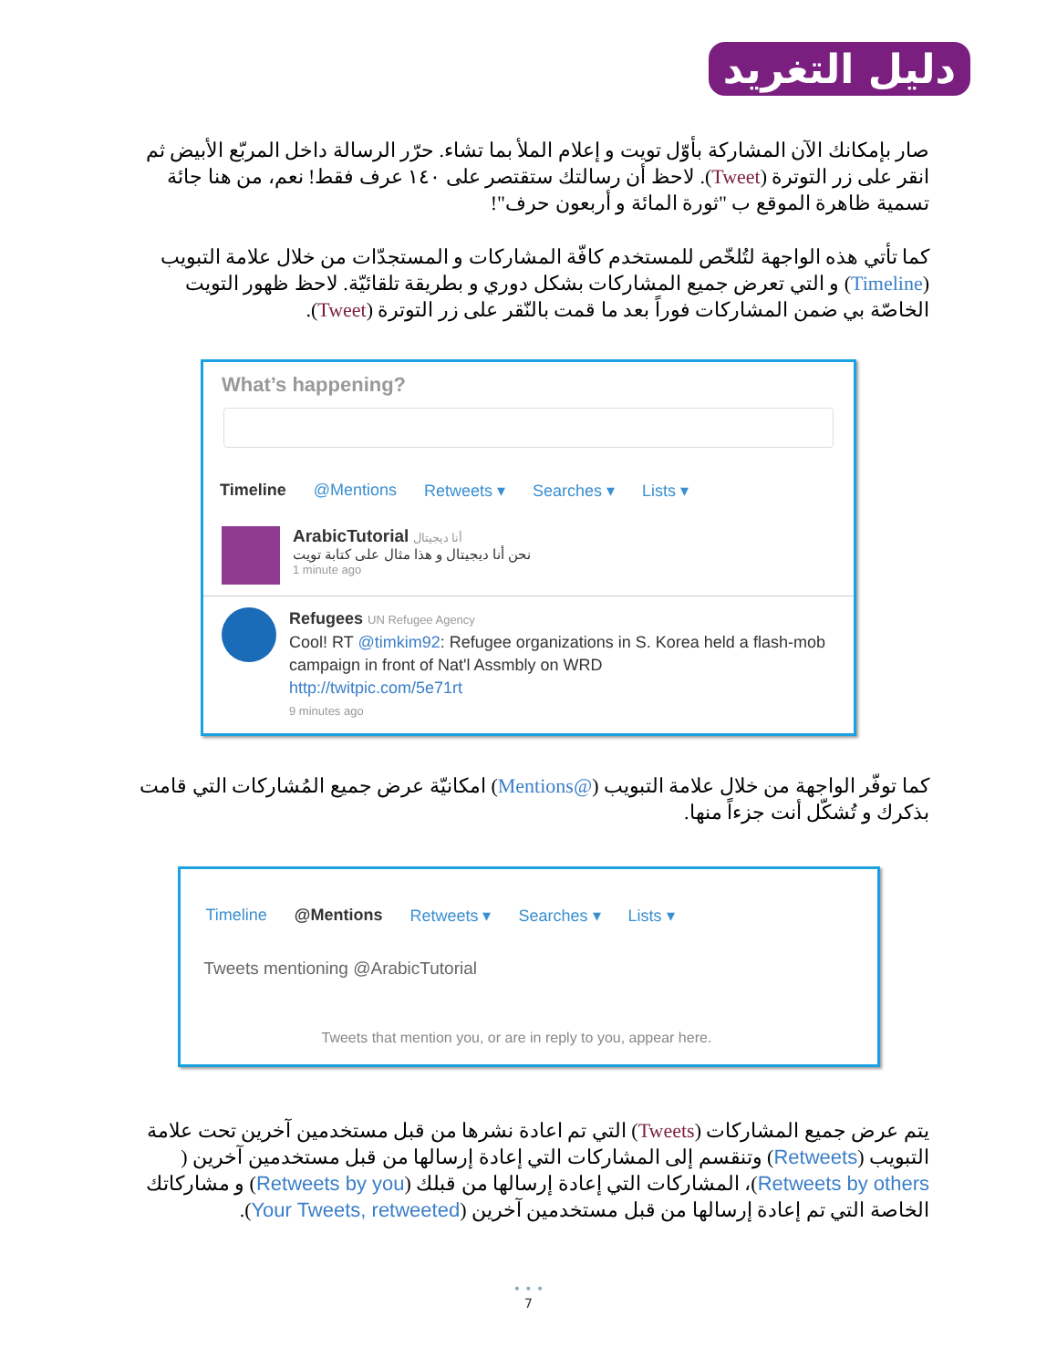دليل التغريد
صار بإمكانك الآن المشاركة بأوّل تويت و إعلام الملأ بما تشاء. حرّر الرسالة داخل المربّع الأبيض ثم انقر على زر التوترة (Tweet). لاحظ أن رسالتك ستقتصر على ١٤٠ عرف فقط! نعم، من هنا جائة تسمية ظاهرة الموقع ب "ثورة المائة و أربعون حرف"!
كما تأتي هذه الواجهة لتُلخّص للمستخدم كافّة المشاركات و المستجدّات من خلال علامة التبويب (Timeline) و التي تعرض جميع المشاركات بشكل دوري و بطريقة تلقائيّة. لاحظ ظهور التويت الخاصّة بي ضمن المشاركات فوراً بعد ما قمت بالنّقر على زر التوترة (Tweet).
What’s happening?
Timeline @Mentions Retweets ▾ Searches ▾ Lists ▾
ArabicTutorial أنا ديجيتال
نحن أنا ديجيتال و هذا مثال على كتابة تويت
1 minute ago
Refugees UN Refugee Agency
Cool! RT @timkim92: Refugee organizations in S. Korea held a flash-mob campaign in front of Nat'l Assmbly on WRD
http://twitpic.com/5e71rt
9 minutes ago
كما توفّر الواجهة من خلال علامة التبويب (@Mentions) امكانيّة عرض جميع المُشاركات التي قامت بذكرك و تُشكّل أنت جزءاً منها.
Timeline @Mentions Retweets ▾ Searches ▾ Lists ▾
Tweets mentioning @ArabicTutorial
Tweets that mention you, or are in reply to you, appear here.
يتم عرض جميع المشاركات (Tweets) التي تم اعادة نشرها من قبل مستخدمين آخرين تحت علامة التبويب (Retweets) وتنقسم إلى المشاركات التي إعادة إرسالها من قبل مستخدمين آخرين ( Retweets by others)، المشاركات التي إعادة إرسالها من قبلك (Retweets by you) و مشاركاتك الخاصة التي تم إعادة إرسالها من قبل مستخدمين آخرين (Your Tweets, retweeted).
• • •
7